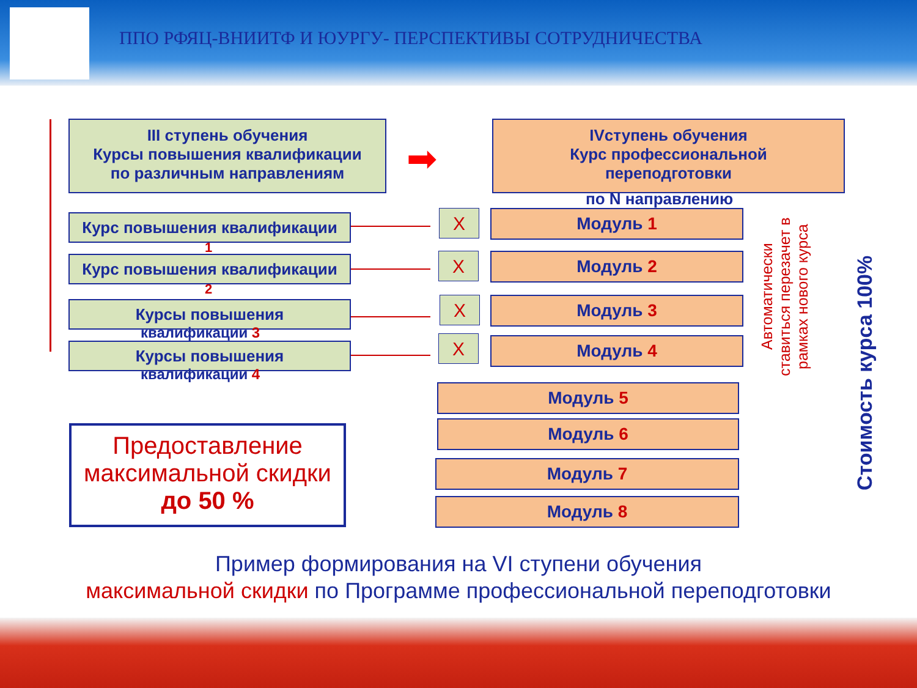ППО РФЯЦ-ВНИИТФ И ЮУРГУ- ПЕРСПЕКТИВЫ СОТРУДНИЧЕСТВА
III ступень обучения
Курсы повышения квалификации
по различным направлениям
➡
IVступень обучения
Курс профессиональной
переподготовки
по N направлению
Курс повышения квалификации
1
Курс повышения квалификации
2
Курсы повышения
квалификации 3
Курсы повышения
квалификации 4
X
X
X
X
Модуль 1
Модуль 2
Модуль 3
Модуль 4
Модуль 5
Модуль 6
Модуль 7
Модуль 8
Автоматически ставиться перезачет в рамках нового курса
Стоимость курса 100%
Предоставление максимальной скидки
до 50 %
Пример формирования на VI ступени обучения
максимальной скидки по Программе профессиональной переподготовки